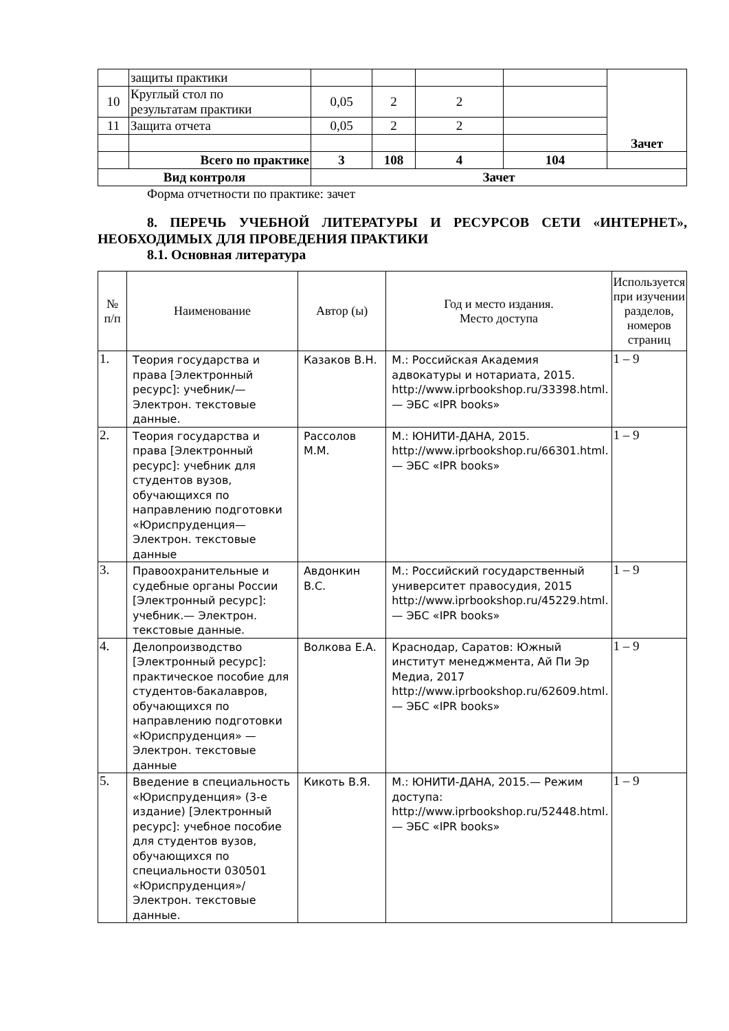| | защиты практики | | | | | Зачет |
| 10 | Круглый стол по результатам практики | 0,05 | 2 | 2 | | |
| 11 | Защита отчета | 0,05 | 2 | 2 | | |
| | Всего по практике | 3 | 108 | 4 | 104 | |
| Вид контроля | | Зачет | | | | |
Форма отчетности по практике: зачет
8. ПЕРЕЧЬ УЧЕБНОЙ ЛИТЕРАТУРЫ И РЕСУРСОВ СЕТИ «ИНТЕРНЕТ», НЕОБХОДИМЫХ ДЛЯ ПРОВЕДЕНИЯ ПРАКТИКИ
8.1. Основная литература
| № п/п | Наименование | Автор (ы) | Год и место издания. Место доступа | Используется при изучении разделов, номеров страниц |
| --- | --- | --- | --- | --- |
| 1. | Теория государства и права [Электронный ресурс]: учебник/— Электрон. текстовые данные. | Казаков В.Н. | М.: Российская Академия адвокатуры и нотариата, 2015. http://www.iprbookshop.ru/33398.html.— ЭБС «IPR books» | 1 – 9 |
| 2. | Теория государства и права [Электронный ресурс]: учебник для студентов вузов, обучающихся по направлению подготовки «Юриспруденция— Электрон. текстовые данные | Рассолов М.М. | М.: ЮНИТИ-ДАНА, 2015. http://www.iprbookshop.ru/66301.html.— ЭБС «IPR books» | 1 – 9 |
| 3. | Правоохранительные и судебные органы России [Электронный ресурс]: учебник.— Электрон. текстовые данные. | Авдонкин В.С. | М.: Российский государственный университет правосудия, 2015 http://www.iprbookshop.ru/45229.html.— ЭБС «IPR books» | 1 – 9 |
| 4. | Делопроизводство [Электронный ресурс]: практическое пособие для студентов-бакалавров, обучающихся по направлению подготовки «Юриспруденция» — Электрон. текстовые данные | Волкова Е.А. | Краснодар, Саратов: Южный институт менеджмента, Ай Пи Эр Медиа, 2017 http://www.iprbookshop.ru/62609.html.— ЭБС «IPR books» | 1 – 9 |
| 5. | Введение в специальность «Юриспруденция» (3-е издание) [Электронный ресурс]: учебное пособие для студентов вузов, обучающихся по специальности 030501 «Юриспруденция»/ Электрон. текстовые данные. | Кикоть В.Я. | М.: ЮНИТИ-ДАНА, 2015.— Режим доступа: http://www.iprbookshop.ru/52448.html.— ЭБС «IPR books» | 1 – 9 |